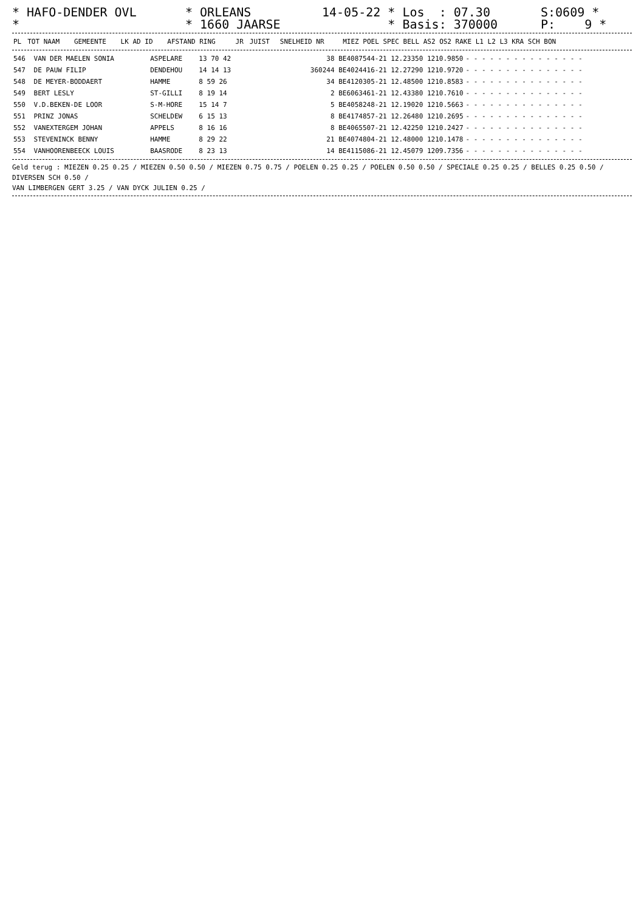* HAFO-DENDER OVL *
* ORLEANS * 1660 JAARSE
14-05-22 * Los : 07.30 * Basis: 370000
S:0609 * P: 9 *
| PL | TOT NAAM | GEMEENTE | LK AD ID | AFSTAND RING | JR | JUIST | SNELHEID NR | MIEZ POEL SPEC BELL AS2 OS2 RAKE L1 L2 L3 KRA SCH BON |
| --- | --- | --- | --- | --- | --- | --- | --- | --- |
| 546 | VAN DER MAELEN SONIA | ASPELARE | 13 70 42 | 38 BE4087544-21 12.23350 1210.9850 | - - - - - - - - - - - - - - - |
| 547 | DE PAUW FILIP | DENDEHOU | 14 14 13 | 360244 BE4024416-21 12.27290 1210.9720 | - - - - - - - - - - - - - - - |
| 548 | DE MEYER-BODDAERT | HAMME | 8 59 26 | 34 BE4120305-21 12.48500 1210.8583 | - - - - - - - - - - - - - - - |
| 549 | BERT LESLY | ST-GILLI | 8 19 14 | 2 BE6063461-21 12.43380 1210.7610 | - - - - - - - - - - - - - - - |
| 550 | V.D.BEKEN-DE LOOR | S-M-HORE | 15 14 7 | 5 BE4058248-21 12.19020 1210.5663 | - - - - - - - - - - - - - - - |
| 551 | PRINZ JONAS | SCHELDEW | 6 15 13 | 8 BE4174857-21 12.26480 1210.2695 | - - - - - - - - - - - - - - - |
| 552 | VANEXTERGEM JOHAN | APPELS | 8 16 16 | 8 BE4065507-21 12.42250 1210.2427 | - - - - - - - - - - - - - - - |
| 553 | STEVENINCK BENNY | HAMME | 8 29 22 | 21 BE4074804-21 12.48000 1210.1478 | - - - - - - - - - - - - - - - |
| 554 | VANHOORENBEECK LOUIS | BAASRODE | 8 23 13 | 14 BE4115086-21 12.45079 1209.7356 | - - - - - - - - - - - - - - - |
Geld terug : MIEZEN 0.25 0.25 / MIEZEN 0.50 0.50 / MIEZEN 0.75 0.75 / POELEN 0.25 0.25 / POELEN 0.50 0.50 / SPECIALE 0.25 0.25 / BELLES 0.25 0.50 /
DIVERSEN SCH 0.50 /
VAN LIMBERGEN GERT 3.25 / VAN DYCK JULIEN 0.25 /